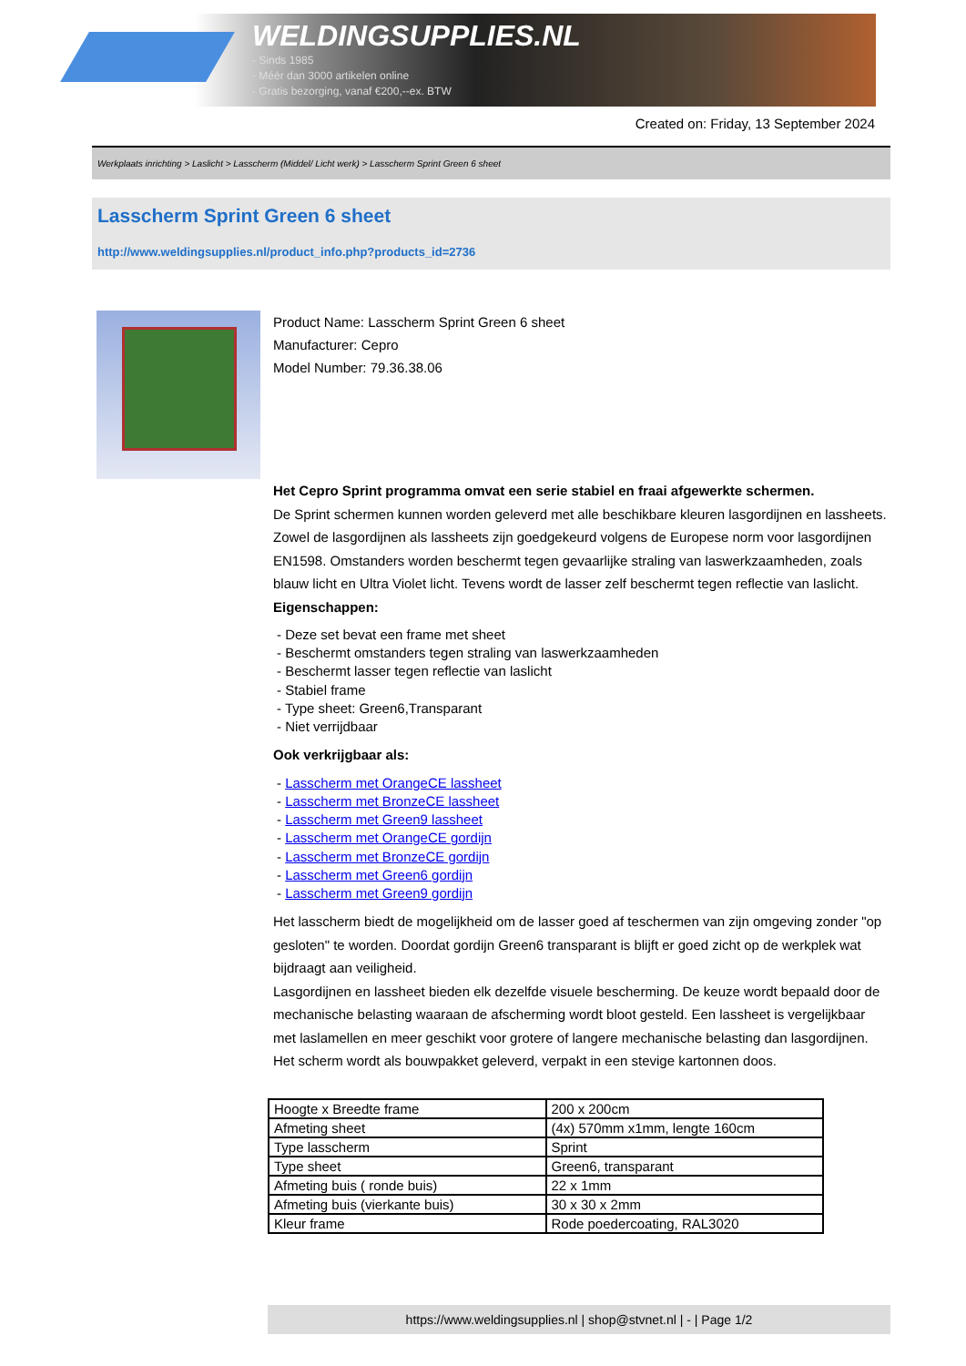WELDINGSUPPLIES.NL
- Sinds 1985
- Méér dan 3000 artikelen online
- Gratis bezorging, vanaf €200,--ex. BTW
Created on: Friday, 13 September 2024
Werkplaats inrichting > Laslicht > Lasscherm (Middel/ Licht werk) > Lasscherm Sprint Green 6 sheet
Lasscherm Sprint Green 6 sheet
http://www.weldingsupplies.nl/product_info.php?products_id=2736
Product Name: Lasscherm Sprint Green 6 sheet
Manufacturer: Cepro
Model Number: 79.36.38.06
Het Cepro Sprint programma omvat een serie stabiel en fraai afgewerkte schermen.
De Sprint schermen kunnen worden geleverd met alle beschikbare kleuren lasgordijnen en lassheets. Zowel de lasgordijnen als lassheets zijn goedgekeurd volgens de Europese norm voor lasgordijnen EN1598. Omstanders worden beschermt tegen gevaarlijke straling van laswerkzaamheden, zoals blauw licht en Ultra Violet licht. Tevens wordt de lasser zelf beschermt tegen reflectie van laslicht.
Eigenschappen:
- Deze set bevat een frame met sheet
- Beschermt omstanders tegen straling van laswerkzaamheden
- Beschermt lasser tegen reflectie van laslicht
- Stabiel frame
- Type sheet: Green6,Transparant
- Niet verrijdbaar
Ook verkrijgbaar als:
- Lasscherm met OrangeCE lassheet
- Lasscherm met BronzeCE lassheet
- Lasscherm met Green9 lassheet
- Lasscherm met OrangeCE gordijn
- Lasscherm met BronzeCE gordijn
- Lasscherm met Green6 gordijn
- Lasscherm met Green9 gordijn
Het lasscherm biedt de mogelijkheid om de lasser goed af teschermen van zijn omgeving zonder "op gesloten" te worden. Doordat gordijn Green6 transparant is blijft er goed zicht op de werkplek wat bijdraagt aan veiligheid.
Lasgordijnen en lassheet bieden elk dezelfde visuele bescherming. De keuze wordt bepaald door de mechanische belasting waaraan de afscherming wordt bloot gesteld. Een lassheet is vergelijkbaar met laslamellen en meer geschikt voor grotere of langere mechanische belasting dan lasgordijnen.
Het scherm wordt als bouwpakket geleverd, verpakt in een stevige kartonnen doos.
| Hoogte x Breedte frame | 200 x 200cm |
| Afmeting sheet | (4x) 570mm x1mm, lengte 160cm |
| Type lasscherm | Sprint |
| Type sheet | Green6, transparant |
| Afmeting buis ( ronde buis) | 22 x 1mm |
| Afmeting buis (vierkante buis) | 30 x 30 x 2mm |
| Kleur frame | Rode poedercoating, RAL3020 |
https://www.weldingsupplies.nl | shop@stvnet.nl | - | Page 1/2